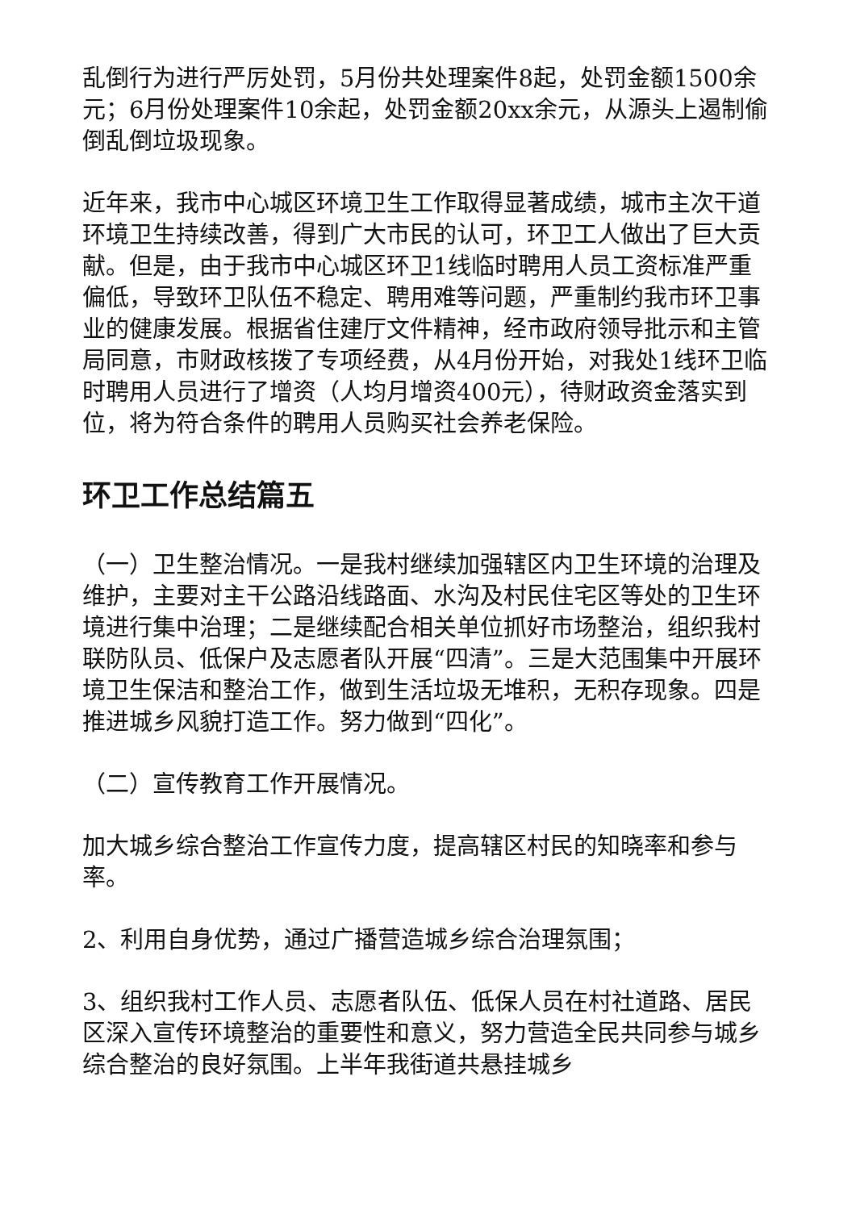乱倒行为进行严厉处罚，5月份共处理案件8起，处罚金额1500余元；6月份处理案件10余起，处罚金额20xx余元，从源头上遏制偷倒乱倒垃圾现象。
近年来，我市中心城区环境卫生工作取得显著成绩，城市主次干道环境卫生持续改善，得到广大市民的认可，环卫工人做出了巨大贡献。但是，由于我市中心城区环卫1线临时聘用人员工资标准严重偏低，导致环卫队伍不稳定、聘用难等问题，严重制约我市环卫事业的健康发展。根据省住建厅文件精神，经市政府领导批示和主管局同意，市财政核拨了专项经费，从4月份开始，对我处1线环卫临时聘用人员进行了增资（人均月增资400元），待财政资金落实到位，将为符合条件的聘用人员购买社会养老保险。
环卫工作总结篇五
（一）卫生整治情况。一是我村继续加强辖区内卫生环境的治理及维护，主要对主干公路沿线路面、水沟及村民住宅区等处的卫生环境进行集中治理；二是继续配合相关单位抓好市场整治，组织我村联防队员、低保户及志愿者队开展“四清”。三是大范围集中开展环境卫生保洁和整治工作，做到生活垃圾无堆积，无积存现象。四是推进城乡风貌打造工作。努力做到“四化”。
（二）宣传教育工作开展情况。
加大城乡综合整治工作宣传力度，提高辖区村民的知晓率和参与率。
2、利用自身优势，通过广播营造城乡综合治理氛围；
3、组织我村工作人员、志愿者队伍、低保人员在村社道路、居民区深入宣传环境整治的重要性和意义，努力营造全民共同参与城乡综合整治的良好氛围。上半年我街道共悬挂城乡